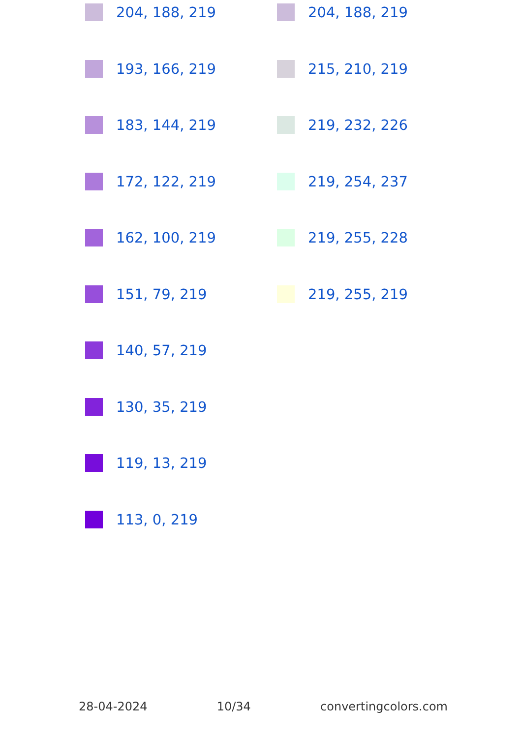204, 188, 219
193, 166, 219
183, 144, 219
172, 122, 219
162, 100, 219
151, 79, 219
140, 57, 219
130, 35, 219
119, 13, 219
113, 0, 219
204, 188, 219
215, 210, 219
219, 232, 226
219, 254, 237
219, 255, 228
219, 255, 219
28-04-2024 10/34 convertingcolors.com